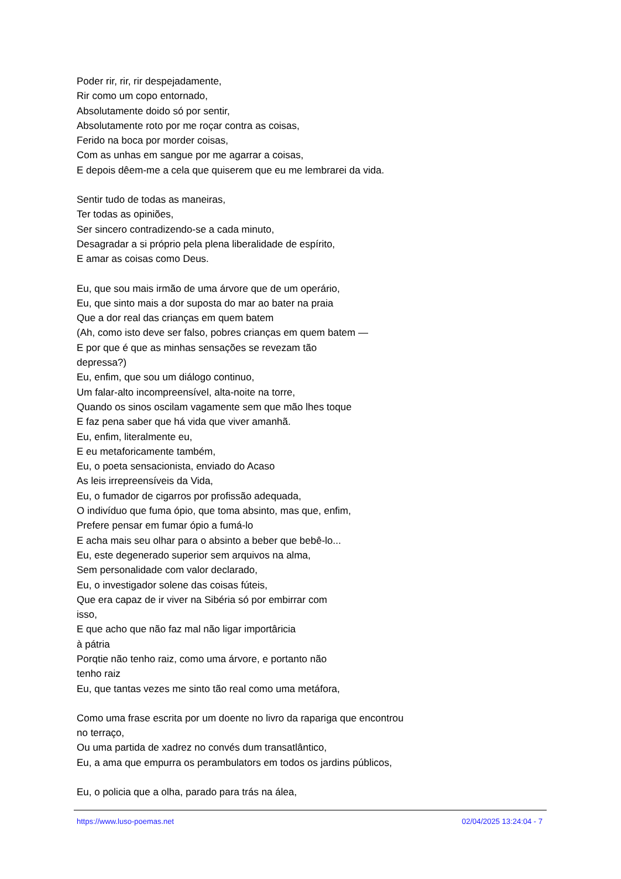Poder rir, rir, rir despejadamente,
Rir como um copo entornado,
Absolutamente doido só por sentir,
Absolutamente roto por me roçar contra as coisas,
Ferido na boca por morder coisas,
Com as unhas em sangue por me agarrar a coisas,
E depois dêem-me a cela que quiserem que eu me lembrarei da vida.
Sentir tudo de todas as maneiras,
Ter todas as opiniões,
Ser sincero contradizendo-se a cada minuto,
Desagradar a si próprio pela plena liberalidade de espírito,
E amar as coisas como Deus.
Eu, que sou mais irmão de uma árvore que de um operário,
Eu, que sinto mais a dor suposta do mar ao bater na praia
Que a dor real das crianças em quem batem
(Ah, como isto deve ser falso, pobres crianças em quem batem —
E por que é que as minhas sensações se revezam tão
depressa?)
Eu, enfim, que sou um diálogo continuo,
Um falar-alto incompreensível, alta-noite na torre,
Quando os sinos oscilam vagamente sem que mão lhes toque
E faz pena saber que há vida que viver amanhã.
Eu, enfim, literalmente eu,
E eu metaforicamente também,
Eu, o poeta sensacionista, enviado do Acaso
As leis irrepreensíveis da Vida,
Eu, o fumador de cigarros por profissão adequada,
O indivíduo que fuma ópio, que toma absinto, mas que, enfim,
Prefere pensar em fumar ópio a fumá-lo
E acha mais seu olhar para o absinto a beber que bebê-lo...
Eu, este degenerado superior sem arquivos na alma,
Sem personalidade com valor declarado,
Eu, o investigador solene das coisas fúteis,
Que era capaz de ir viver na Sibéria só por embirrar com
isso,
E que acho que não faz mal não ligar importâricia
à pátria
Porqtie não tenho raiz, como uma árvore, e portanto não
tenho raiz
Eu, que tantas vezes me sinto tão real como uma metáfora,
Como uma frase escrita por um doente no livro da rapariga que encontrou
no terraço,
Ou uma partida de xadrez no convés dum transatlântico,
Eu, a ama que empurra os perambulators em todos os jardins públicos,
Eu, o policia que a olha, parado para trás na álea,
https://www.luso-poemas.net 02/04/2025 13:24:04 - 7